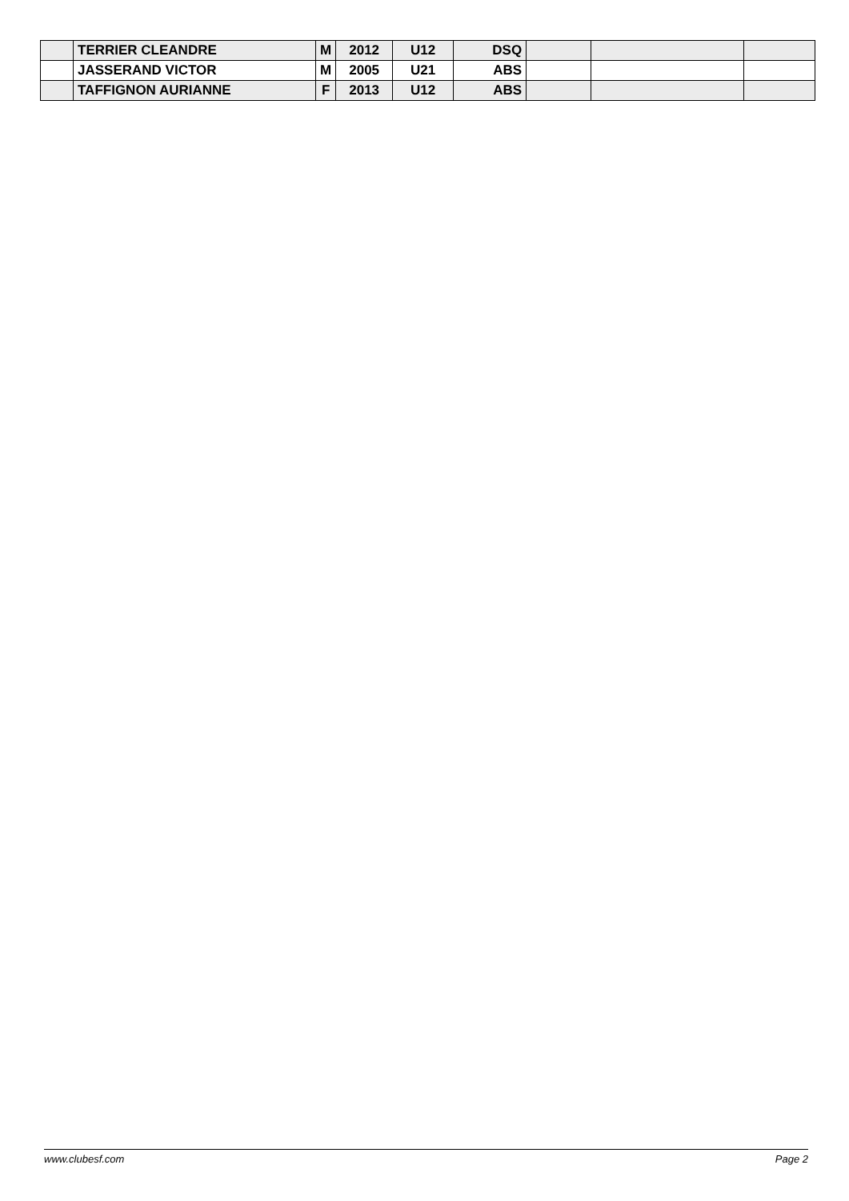| | TERRIER CLEANDRE | M | 2012 | U12 | DSQ | | | |
| | JASSERAND VICTOR | M | 2005 | U21 | ABS | | | |
| | TAFFIGNON AURIANNE | F | 2013 | U12 | ABS | | | |
www.clubesf.com Page 2